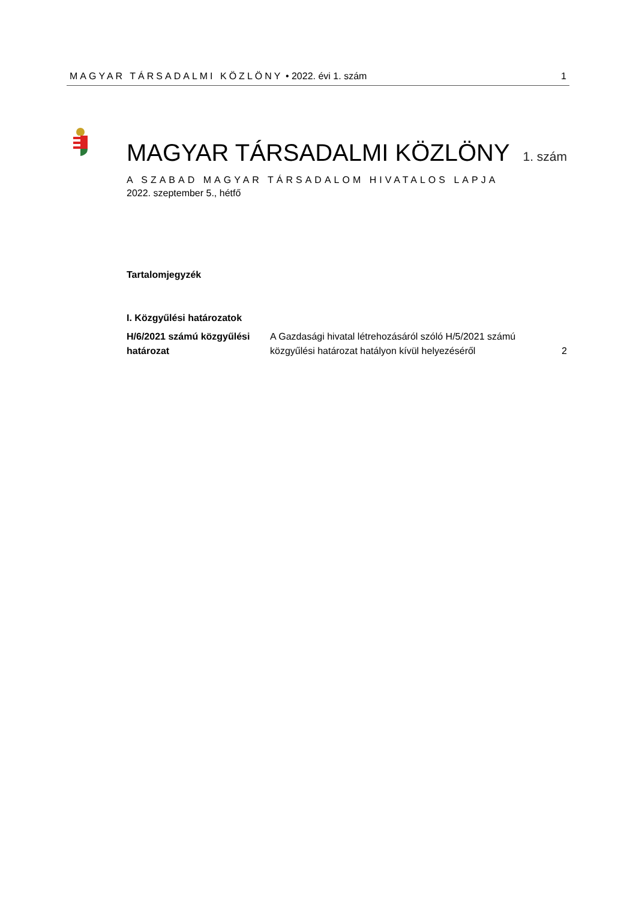MAGYAR TÁRSADALMI KÖZLÖNY • 2022. évi 1. szám 1
MAGYAR TÁRSADALMI KÖZLÖNY 1. szám
A SZABAD MAGYAR TÁRSADALOM HIVATALOS LAPJA
2022. szeptember 5., hétfő
Tartalomjegyzék
I. Közgyűlési határozatok
| H/6/2021 számú közgyűlési határozat | A Gazdasági hivatal létrehozásáról szóló H/5/2021 számú közgyűlési határozat hatályon kívül helyezéséről | 2 |